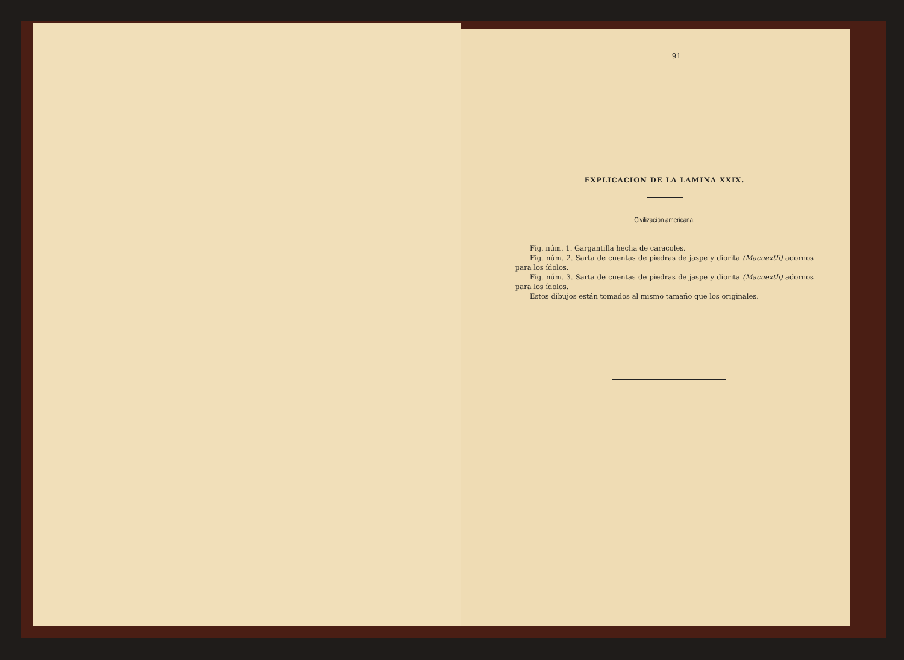91
EXPLICACION DE LA LAMINA XXIX.
Civilización americana.
Fig. núm. 1. Gargantilla hecha de caracoles.
Fig. núm. 2. Sarta de cuentas de piedras de jaspe y diorita (Macuextli) adornos para los ídolos.
Fig. núm. 3. Sarta de cuentas de piedras de jaspe y diorita (Macuextli) adornos para los ídolos.
Estos dibujos están tomados al mismo tamaño que los originales.